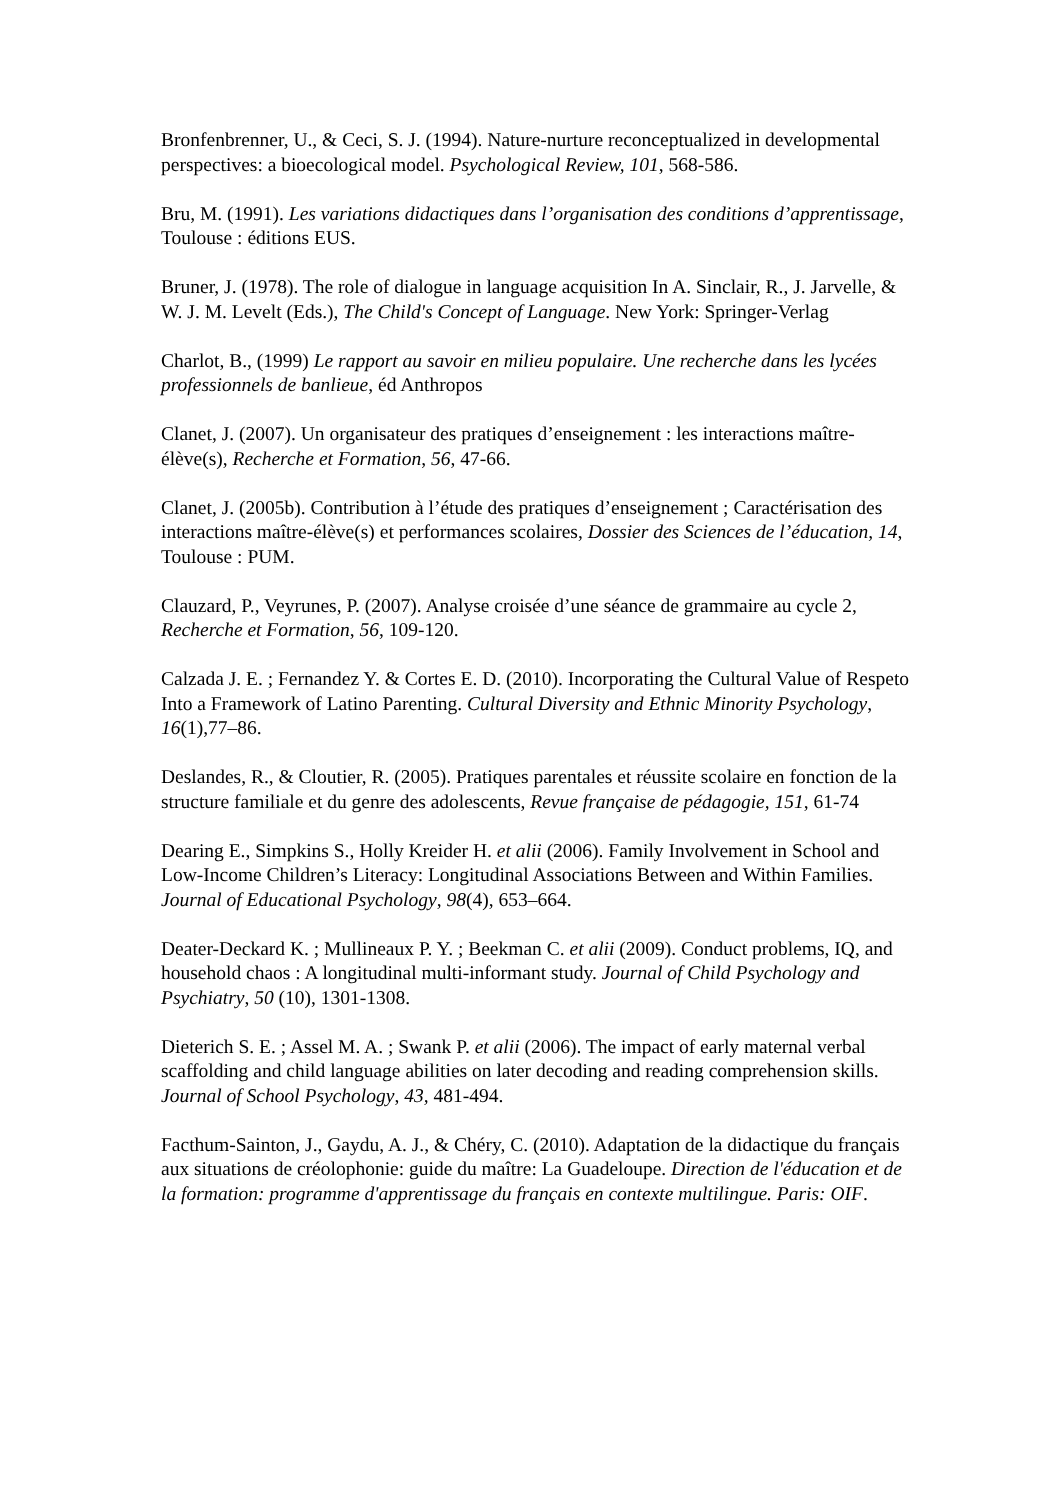Bronfenbrenner, U., & Ceci, S. J. (1994). Nature-nurture reconceptualized in developmental perspectives: a bioecological model. Psychological Review, 101, 568-586.
Bru, M. (1991). Les variations didactiques dans l’organisation des conditions d’apprentissage, Toulouse : éditions EUS.
Bruner, J. (1978). The role of dialogue in language acquisition In A. Sinclair, R., J. Jarvelle, & W. J. M. Levelt (Eds.), The Child's Concept of Language. New York: Springer-Verlag
Charlot, B., (1999) Le rapport au savoir en milieu populaire. Une recherche dans les lycées professionnels de banlieue, éd Anthropos
Clanet, J. (2007). Un organisateur des pratiques d’enseignement : les interactions maître-élève(s), Recherche et Formation, 56, 47-66.
Clanet, J. (2005b). Contribution à l’étude des pratiques d’enseignement ; Caractérisation des interactions maître-élève(s) et performances scolaires, Dossier des Sciences de l’éducation, 14, Toulouse : PUM.
Clauzard, P., Veyrunes, P. (2007). Analyse croisée d’une séance de grammaire au cycle 2, Recherche et Formation, 56, 109-120.
Calzada J. E. ; Fernandez Y. & Cortes E. D. (2010). Incorporating the Cultural Value of Respeto Into a Framework of Latino Parenting. Cultural Diversity and Ethnic Minority Psychology, 16(1),77–86.
Deslandes, R., & Cloutier, R. (2005). Pratiques parentales et réussite scolaire en fonction de la structure familiale et du genre des adolescents, Revue française de pédagogie, 151, 61-74
Dearing E., Simpkins S., Holly Kreider H. et alii (2006). Family Involvement in School and Low-Income Children’s Literacy: Longitudinal Associations Between and Within Families. Journal of Educational Psychology, 98(4), 653–664.
Deater-Deckard K. ; Mullineaux P. Y. ; Beekman C. et alii (2009). Conduct problems, IQ, and household chaos : A longitudinal multi-informant study. Journal of Child Psychology and Psychiatry, 50 (10), 1301-1308.
Dieterich S. E. ; Assel M. A. ; Swank P. et alii (2006). The impact of early maternal verbal scaffolding and child language abilities on later decoding and reading comprehension skills. Journal of School Psychology, 43, 481-494.
Facthum-Sainton, J., Gaydu, A. J., & Chéry, C. (2010). Adaptation de la didactique du français aux situations de créolophonie: guide du maître: La Guadeloupe. Direction de l'éducation et de la formation: programme d'apprentissage du français en contexte multilingue. Paris: OIF.